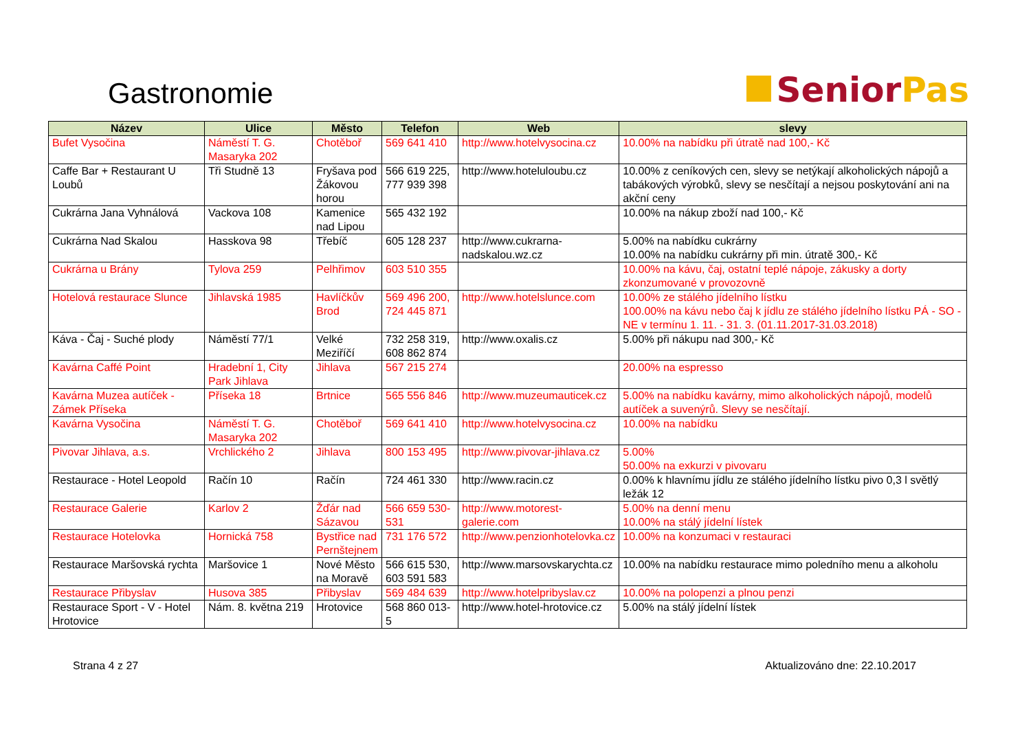Gastronomie
Senior Pas
| Název | Ulice | Město | Telefon | Web | slevy |
| --- | --- | --- | --- | --- | --- |
| Bufet Vysočina | Náměstí T. G. Masaryka 202 | Chotěboř | 569 641 410 | http://www.hotelvysocina.cz | 10.00% na nabídku při útratě nad 100,- Kč |
| Caffe Bar + Restaurant U Loubů | Tři Studně 13 | Fryšava pod Žákovou horou | 566 619 225, 777 939 398 | http://www.hoteluloubu.cz | 10.00% z ceníkových cen, slevy se netýkají alkoholických nápojů a tabákových výrobků, slevy se nesčítají a nejsou poskytování ani na akční ceny |
| Cukrárna Jana Vyhnálová | Vackova 108 | Kamenice nad Lipou | 565 432 192 | | 10.00% na nákup zboží nad 100,- Kč |
| Cukrárna Nad Skalou | Hasskova 98 | Třebíč | 605 128 237 | http://www.cukrarna-nadskalou.wz.cz | 5.00% na nabídku cukrárny 10.00% na nabídku cukrárny při min. útratě 300,- Kč |
| Cukrárna u Brány | Tylova 259 | Pelhřimov | 603 510 355 | | 10.00% na kávu, čaj, ostatní teplé nápoje, zákusky a dorty zkonzumované v provozovně |
| Hotelová restaurace Slunce | Jihlavská 1985 | Havlíčkův Brod | 569 496 200, 724 445 871 | http://www.hotelslunce.com | 10.00% ze stálého jídelního lístku 100.00% na kávu nebo čaj k jídlu ze stálého jídelního lístku PÁ - SO - NE v termínu 1. 11. - 31. 3. (01.11.2017-31.03.2018) |
| Káva - Čaj - Suché plody | Náměstí 77/1 | Velké Meziříčí | 732 258 319, 608 862 874 | http://www.oxalis.cz | 5.00% při nákupu nad 300,- Kč |
| Kavárna Caffé Point | Hradební 1, City Park Jihlava | Jihlava | 567 215 274 | | 20.00% na espresso |
| Kavárna Muzea autíček - Zámek Příseka | Příseka 18 | Brtnice | 565 556 846 | http://www.muzeumauticek.cz | 5.00% na nabídku kavárny, mimo alkoholických nápojů, modelů autíček a suvenýrů. Slevy se nesčítají. |
| Kavárna Vysočina | Náměstí T. G. Masaryka 202 | Chotěboř | 569 641 410 | http://www.hotelvysocina.cz | 10.00% na nabídku |
| Pivovar Jihlava, a.s. | Vrchlického 2 | Jihlava | 800 153 495 | http://www.pivovar-jihlava.cz | 5.00% 50.00% na exkurzi v pivovaru |
| Restaurace - Hotel Leopold | Račín 10 | Račín | 724 461 330 | http://www.racin.cz | 0.00% k hlavnímu jídlu ze stálého jídelního lístku pivo 0,3 l světlý ležák 12 |
| Restaurace Galerie | Karlov 2 | Žďár nad Sázavou | 566 659 530-531 | http://www.motorest-galerie.com | 5.00% na denní menu 10.00% na stálý jídelní lístek |
| Restaurace Hotelovka | Hornická 758 | Bystřice nad Pernštejnem | 731 176 572 | http://www.penzionhotelovka.cz | 10.00% na konzumaci v restauraci |
| Restaurace Maršovská rychta | Maršovice 1 | Nové Město na Moravě | 566 615 530, 603 591 583 | http://www.marsovskarychta.cz | 10.00% na nabídku restaurace mimo poledního menu a alkoholu |
| Restaurace Přibyslav | Husova 385 | Přibyslav | 569 484 639 | http://www.hotelpribyslav.cz | 10.00% na polopenzi a plnou penzi |
| Restaurace Sport - V - Hotel Hrotovice | Nám. 8. května 219 | Hrotovice | 568 860 013-5 | http://www.hotel-hrotovice.cz | 5.00% na stálý jídelní lístek |
Strana 4 z 27 Aktualizováno dne: 22.10.2017